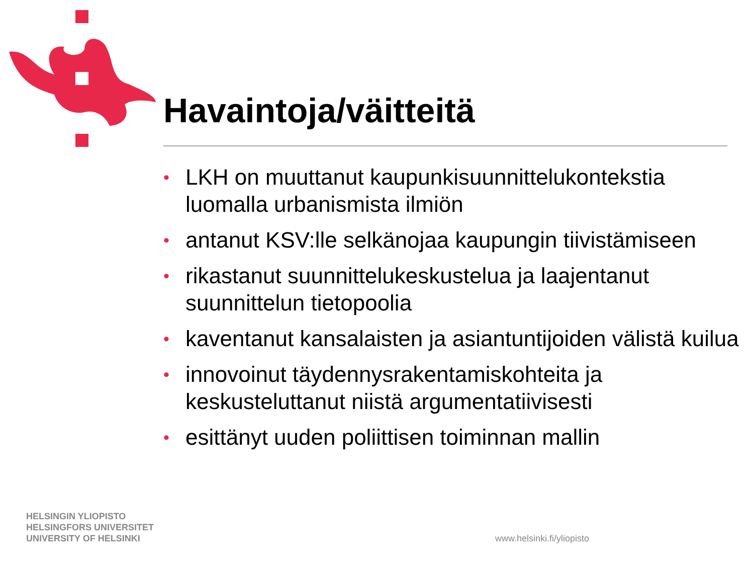Havaintoja/väitteitä
• LKH on muuttanut kaupunkisuunnittelukontekstia luomalla urbanismista ilmiön
• antanut KSV:lle selkänojaa kaupungin tiivistämiseen
• rikastanut suunnittelukeskustelua ja laajentanut suunnittelun tietopoolia
• kaventanut kansalaisten ja asiantuntijoiden välistä kuilua
• innovoinut täydennysrakentamiskohteita ja keskusteluttanut niistä argumentatiivisesti
• esittänyt uuden poliittisen toiminnan mallin
HELSINGIN YLIOPISTO
HELSINGFORS UNIVERSITET
UNIVERSITY OF HELSINKI
www.helsinki.fi/yliopisto